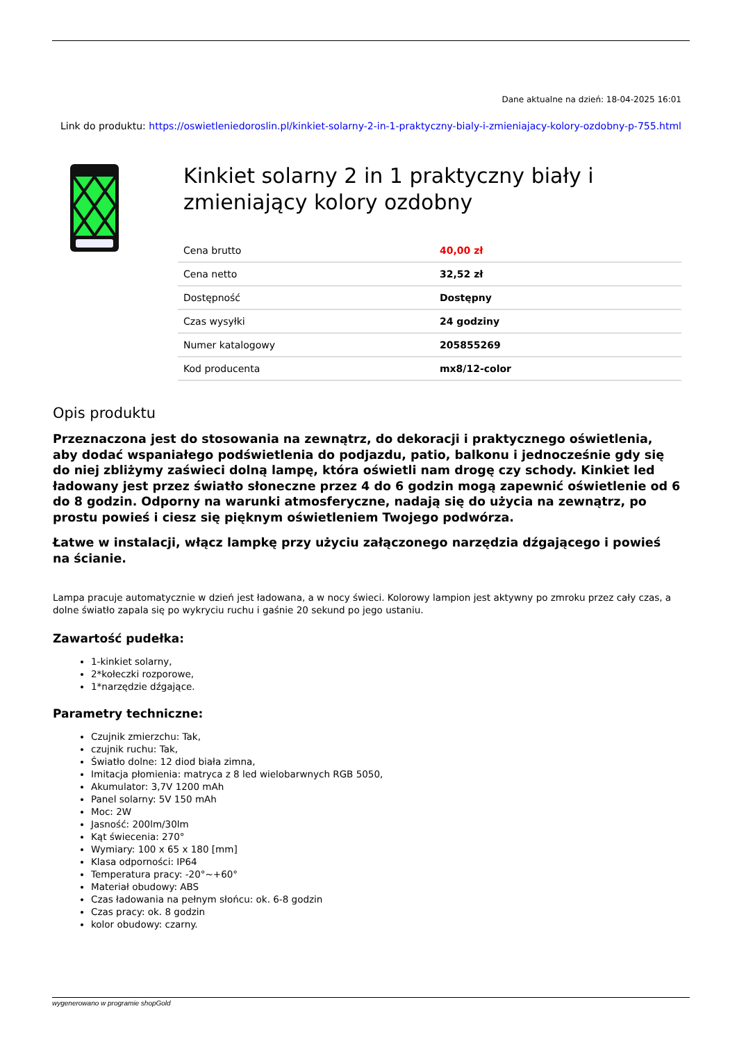Dane aktualne na dzień: 18-04-2025 16:01
Link do produktu: https://oswietleniedoroslin.pl/kinkiet-solarny-2-in-1-praktyczny-bialy-i-zmieniajacy-kolory-ozdobny-p-755.html
Kinkiet solarny 2 in 1 praktyczny biały i zmieniający kolory ozdobny
| Cena brutto | 40,00 zł |
| Cena netto | 32,52 zł |
| Dostępność | Dostępny |
| Czas wysyłki | 24 godziny |
| Numer katalogowy | 205855269 |
| Kod producenta | mx8/12-color |
Opis produktu
Przeznaczona jest do stosowania na zewnątrz, do dekoracji i praktycznego oświetlenia, aby dodać wspaniałego podświetlenia do podjazdu, patio, balkonu i jednocześnie gdy się do niej zbliżymy zaświeci dolną lampę, która oświetli nam drogę czy schody. Kinkiet led ładowany jest przez światło słoneczne przez 4 do 6 godzin mogą zapewnić oświetlenie od 6 do 8 godzin. Odporny na warunki atmosferyczne, nadają się do użycia na zewnątrz, po prostu powieś i ciesz się pięknym oświetleniem Twojego podwórza.
Łatwe w instalacji, włącz lampkę przy użyciu załączonego narzędzia dźgającego i powieś na ścianie.
Lampa pracuje automatycznie w dzień jest ładowana, a w nocy świeci. Kolorowy lampion jest aktywny po zmroku przez cały czas, a dolne światło zapala się po wykryciu ruchu i gaśnie 20 sekund po jego ustaniu.
Zawartość pudełka:
1-kinkiet solarny,
2*kołeczki rozporowe,
1*narzędzie dźgające.
Parametry techniczne:
Czujnik zmierzchu: Tak,
czujnik ruchu: Tak,
Światło dolne: 12 diod biała zimna,
Imitacja płomienia: matryca z 8 led wielobarwnych RGB 5050,
Akumulator: 3,7V 1200 mAh
Panel solarny: 5V 150 mAh
Moc: 2W
Jasność: 200lm/30lm
Kąt świecenia: 270°
Wymiary: 100 x 65 x 180 [mm]
Klasa odporności: IP64
Temperatura pracy: -20°~+60°
Materiał obudowy: ABS
Czas ładowania na pełnym słońcu: ok. 6-8 godzin
Czas pracy: ok. 8 godzin
kolor obudowy: czarny.
wygenerowano w programie shopGold